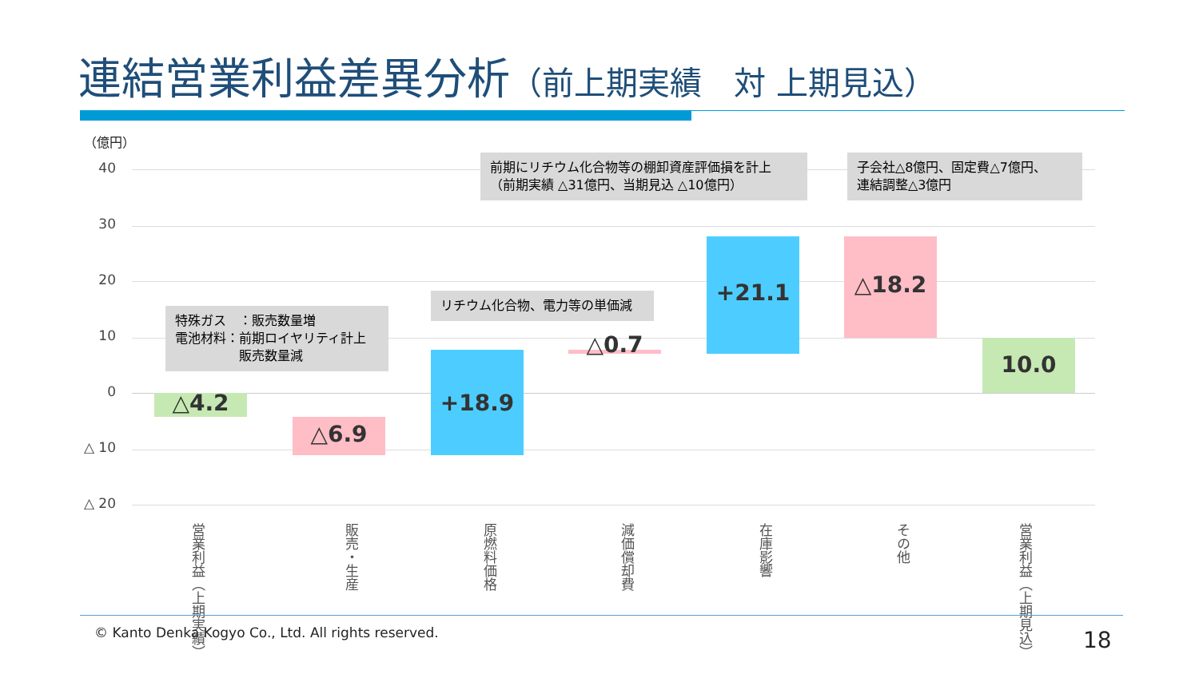連結営業利益差異分析（前上期実績　対 上期見込）
（億円）
40
30
20
10
0
△ 10
△ 20
△4.2
△6.9
+18.9
△0.7
+21.1 △18.2
10.0
特殊ガス　：販売数量増
電池材料：前期ロイヤリティ計上
　　　　　販売数量減
リチウム化合物、電力等の単価減
前期にリチウム化合物等の棚卸資産評価損を計上
（前期実績 △31億円、当期見込 △10億円）
子会社△8億円、固定費△7億円、
連結調整△3億円
営業利益（上期実績）
販売・生産
原燃料価格
減価償却費
在庫影響
その他
営業利益（上期見込）
© Kanto Denka Kogyo Co., Ltd. All rights reserved.
18